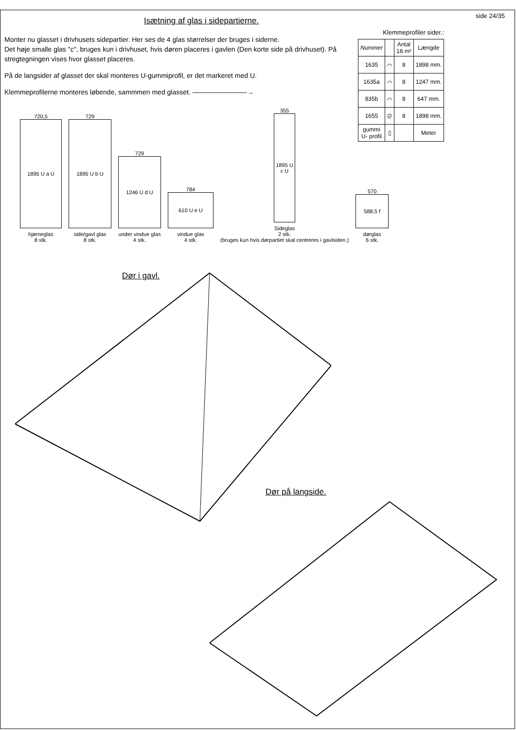side 24/35
Isætning af glas i sidepartierne.
Monter nu glasset i drivhusets sidepartier. Her ses de 4 glas størrelser der bruges i siderne.
Det høje smalle glas "c", bruges kun i drivhuset, hvis døren placeres i gavlen (Den korte side på drivhuset). På stregtegningen vises hvor glasset placeres.
På de langsider af glasset der skal monteres U-gummiprofil, er det markeret med U.
Klemmeprofilerne monteres løbende, sammmen med glasset. ————————→
Klemmeprofiler sider.:
| Nummer | | Antal 18 m² | Længde |
| --- | --- | --- | --- |
| 1635 | ⌒ | 8 | 1898 mm. |
| 1635a | ⌒ | 8 | 1247 mm. |
| 835b | ⌒ | 8 | 647 mm. |
| 1655 | ᘓ | 8 | 1898 mm. |
| gummi U- profil | ▯ | | Meter |
720,5
1895 U a U
hjørneglas
8 stk.
729
1895 U b U
side/gavl glas
8 stk.
729
1246 U d U
under vindue glas
4 stk.
784
610 U e U
vindue glas
4 stk.
355
1895 U c U
Sideglas
2 stk.
(bruges kun hvis dørpartiet skal centreres i gavlsiden.)
570
588,5 f
dørglas
6 stk.
Dør i gavl.
Dør på langside.